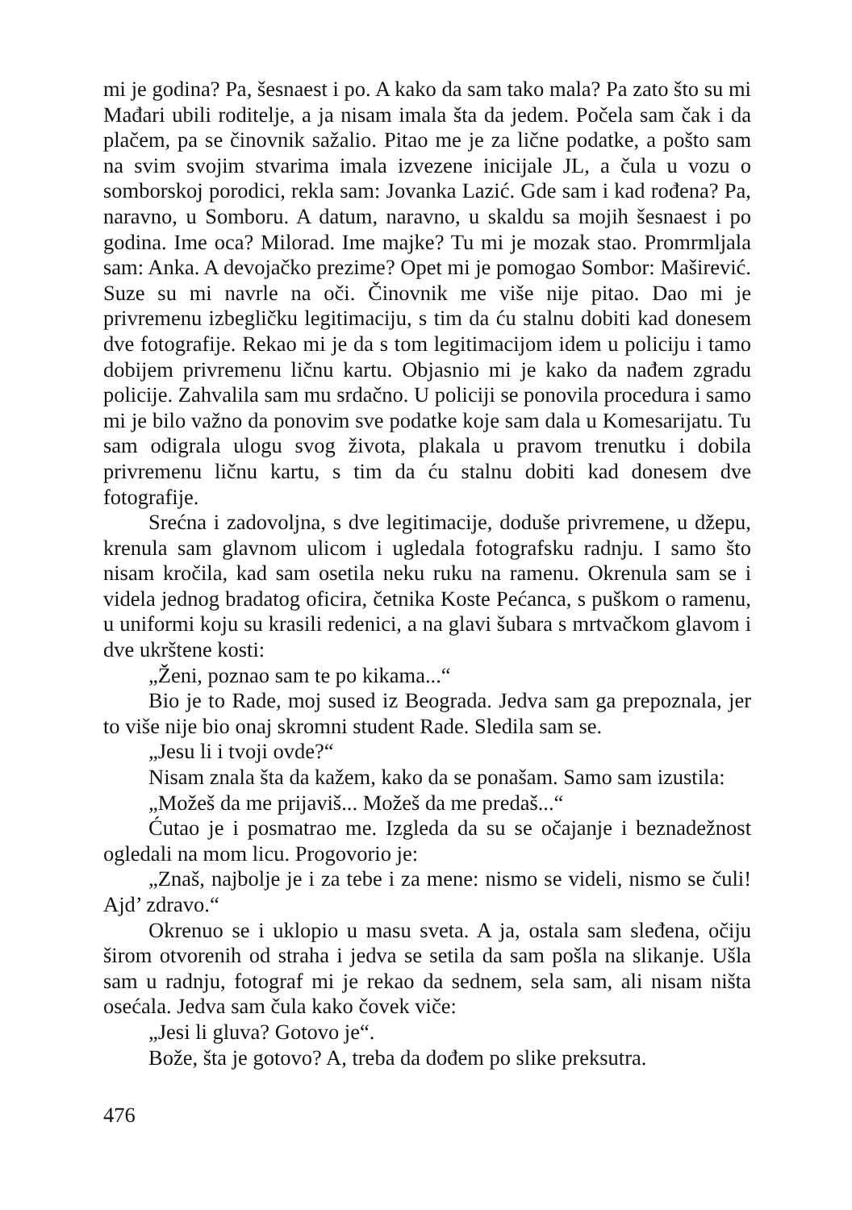mi je godina? Pa, šesnaest i po. A kako da sam tako mala? Pa zato što su mi Mađari ubili roditelje, a ja nisam imala šta da jedem. Počela sam čak i da plačem, pa se činovnik sažalio. Pitao me je za lične podatke, a pošto sam na svim svojim stvarima imala izvezene inicijale JL, a čula u vozu o somborskoj porodici, rekla sam: Jovanka Lazić. Gde sam i kad rođena? Pa, naravno, u Somboru. A datum, naravno, u skaldu sa mojih šesnaest i po godina. Ime oca? Milorad. Ime majke? Tu mi je mozak stao. Promrmljala sam: Anka. A devojačko prezime? Opet mi je pomogao Sombor: Maširević. Suze su mi navrle na oči. Činovnik me više nije pitao. Dao mi je privremenu izbegličku legitimaciju, s tim da ću stalnu dobiti kad donesem dve fotografije. Rekao mi je da s tom legitimacijom idem u policiju i tamo dobijem privremenu ličnu kartu. Objasnio mi je kako da nađem zgradu policije. Zahvalila sam mu srdačno. U policiji se ponovila procedura i samo mi je bilo važno da ponovim sve podatke koje sam dala u Komesarijatu. Tu sam odigrala ulogu svog života, plakala u pravom trenutku i dobila privremenu ličnu kartu, s tim da ću stalnu dobiti kad donesem dve fotografije.
Srećna i zadovoljna, s dve legitimacije, doduše privremene, u džepu, krenula sam glavnom ulicom i ugledala fotografsku radnju. I samo što nisam kročila, kad sam osetila neku ruku na ramenu. Okrenula sam se i videla jednog bradatog oficira, četnika Koste Pećanca, s puškom o ramenu, u uniformi koju su krasili redenici, a na glavi šubara s mrtvačkom glavom i dve ukrštene kosti:
„Ženi, poznao sam te po kikama...“
Bio je to Rade, moj sused iz Beograda. Jedva sam ga prepoznala, jer to više nije bio onaj skromni student Rade. Sledila sam se.
„Jesu li i tvoji ovde?“
Nisam znala šta da kažem, kako da se ponašam. Samo sam izustila:
„Možeš da me prijaviš... Možeš da me predaš...“
Ćutao je i posmatrao me. Izgleda da su se očajanje i beznadežnost ogledali na mom licu. Progovorio je:
„Znaš, najbolje je i za tebe i za mene: nismo se videli, nismo se čuli! Ajd’ zdravo.“
Okrenuo se i uklopio u masu sveta. A ja, ostala sam sleđena, očiju širom otvorenih od straha i jedva se setila da sam pošla na slikanje. Ušla sam u radnju, fotograf mi je rekao da sednem, sela sam, ali nisam ništa osećala. Jedva sam čula kako čovek viče:
„Jesi li gluva? Gotovo je“.
Bože, šta je gotovo? A, treba da dođem po slike preksutra.
476